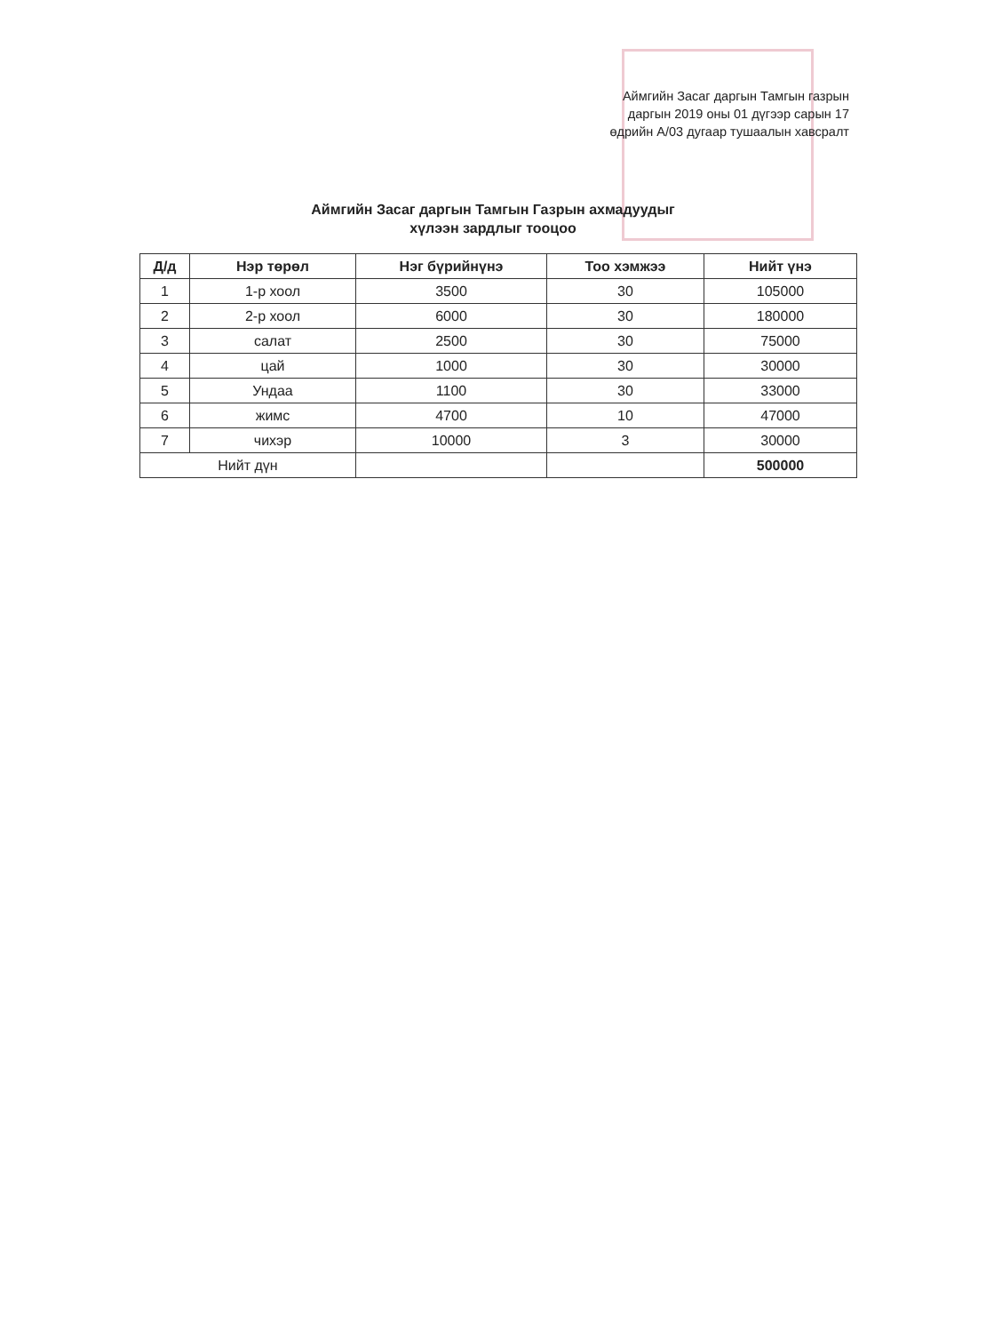Аймгийн Засаг даргын Тамгын газрын
даргын 2019 оны 01 дүгээр сарын 17
өдрийн А/03 дугаар тушаалын хавсралт
Аймгийн Засаг даргын Тамгын Газрын ахмадуудыг
хүлээн зардлыг тооцоо
| Д/д | Нэр төрөл | Нэг бүрийнүнэ | Тоо хэмжээ | Нийт үнэ |
| --- | --- | --- | --- | --- |
| 1 | 1-р хоол | 3500 | 30 | 105000 |
| 2 | 2-р хоол | 6000 | 30 | 180000 |
| 3 | салат | 2500 | 30 | 75000 |
| 4 | цай | 1000 | 30 | 30000 |
| 5 | Ундаа | 1100 | 30 | 33000 |
| 6 | жимс | 4700 | 10 | 47000 |
| 7 | чихэр | 10000 | 3 | 30000 |
| Нийт дүн | | | | 500000 |